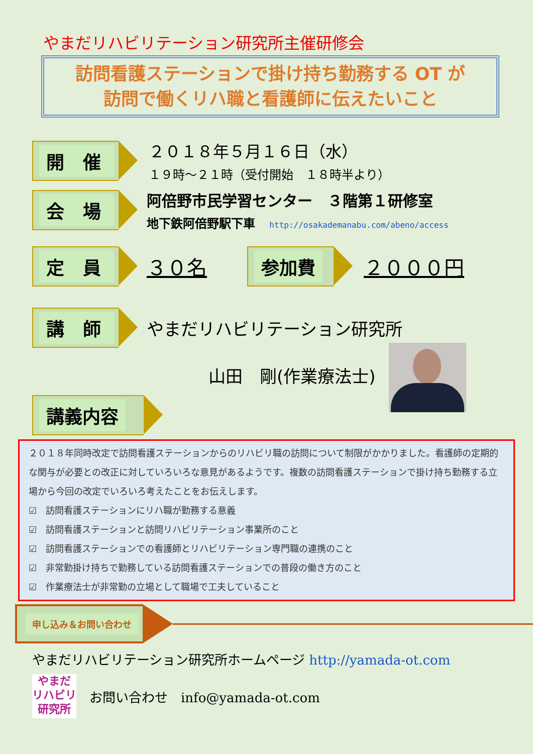やまだリハビリテーション研究所主催研修会
訪問看護ステーションで掛け持ち勤務する OT が
訪問で働くリハ職と看護師に伝えたいこと
開 催
２０１８年５月１６日（水）
１９時～２１時（受付開始　１８時半より）
会 場
阿倍野市民学習センター　３階第１研修室
地下鉄阿倍野駅下車 http://osakademanabu.com/abeno/access
定 員
３０名
参加費
２０００円
講 師
やまだリハビリテーション研究所
山田　剛(作業療法士)
講義内容
２０１８年同時改定で訪問看護ステーションからのリハビリ職の訪問について制限がかかりました。看護師の定期的な関与が必要との改正に対していろいろな意見があるようです。複数の訪問看護ステーションで掛け持ち勤務する立場から今回の改定でいろいろ考えたことをお伝えします。
☑　訪問看護ステーションにリハ職が勤務する意義
☑　訪問看護ステーションと訪問リハビリテーション事業所のこと
☑　訪問看護ステーションでの看護師とリハビリテーション専門職の連携のこと
☑　非常勤掛け持ちで勤務している訪問看護ステーションでの普段の働き方のこと
☑　作業療法士が非常勤の立場として職場で工夫していること
申し込み＆お問い合わせ
やまだリハビリテーション研究所ホームページ http://yamada-ot.com
やまだ
リハビリ
研究所
お問い合わせ　info@yamada-ot.com